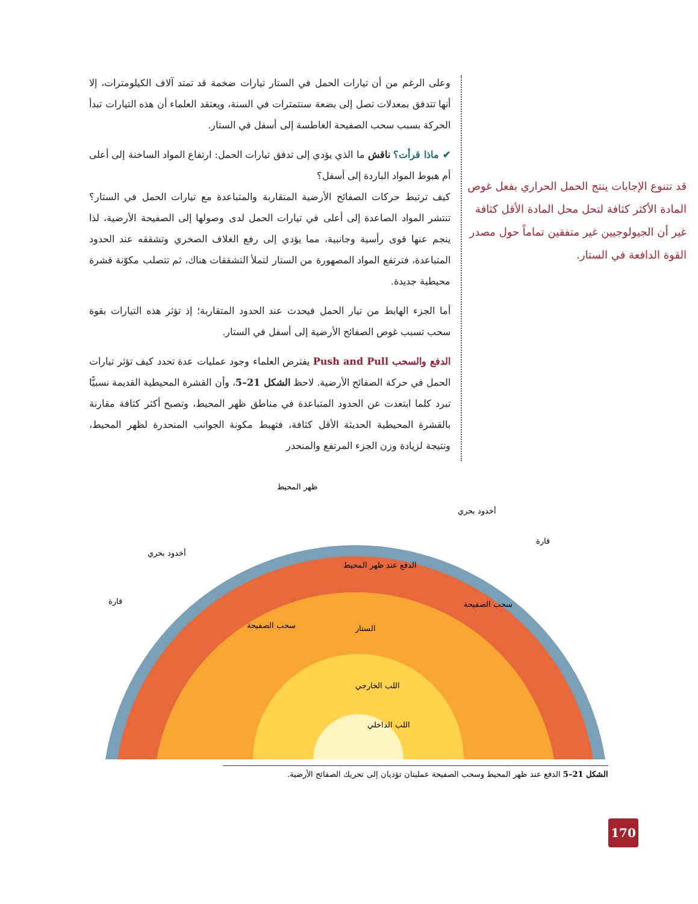وعلى الرغم من أن تيارات الحمل في الستار تيارات ضخمة قد تمتد آلاف الكيلومترات، إلا أنها تتدفق بمعدلات تصل إلى بضعة سنتمترات في السنة، ويعتقد العلماء أن هذه التيارات تبدأ الحركة بسبب سحب الصفيحة الغاطسة إلى أسفل في الستار.
✔ ماذا قرأت؟ ناقش ما الذي يؤدي إلى تدفق تيارات الحمل: ارتفاع المواد الساخنة إلى أعلى أم هبوط المواد الباردة إلى أسفل؟
كيف ترتبط حركات الصفائح الأرضية المتقاربة والمتباعدة مع تيارات الحمل في الستار؟ تنتشر المواد الصاعدة إلى أعلى في تيارات الحمل لدى وصولها إلى الصفيحة الأرضية، لذا ينجم عنها قوى رأسية وجانبية، مما يؤدي إلى رفع الغلاف الصخري وتشققه عند الحدود المتباعدة، فترتفع المواد المصهورة من الستار لتملأ التشققات هناك، ثم تتصلب مكوّنة قشرة محيطية جديدة.
أما الجزء الهابط من تيار الحمل فيحدث عند الحدود المتقاربة؛ إذ تؤثر هذه التيارات بقوة سحب تسبب غوص الصفائح الأرضية إلى أسفل في الستار.
الدفع والسحب Push and Pull يفترض العلماء وجود عمليات عدة تحدد كيف تؤثر تيارات الحمل في حركة الصفائح الأرضية. لاحظ الشكل 21–5، وأن القشرة المحيطية القديمة نسبيًّا تبرد كلما ابتعدت عن الحدود المتباعدة في مناطق ظهر المحيط، وتصبح أكثر كثافة مقارنة بالقشرة المحيطية الحديثة الأقل كثافة، فتهبط مكونة الجوانب المنحدرة لظهر المحيط، ونتيجة لزيادة وزن الجزء المرتفع والمنحدر
قد تتنوع الإجابات ينتج الحمل الحراري بفعل غوص المادة الأكثر كثافة لتحل محل المادة الأقل كثافة غير أن الجيولوجيين غير متفقين تماماً حول مصدر القوة الدافعة في الستار.
ظهر المحيط
أخدود بحري
قارة
أخدود بحري
قارة
الدفع عند ظهر المحيط
سحب الصفيحة
سحب الصفيحة الستار
اللب الخارجي
اللب الداخلي
الشكل 21–5 الدفع عند ظهر المحيط وسحب الصفيحة عمليتان تؤديان إلى تحريك الصفائح الأرضية.
170